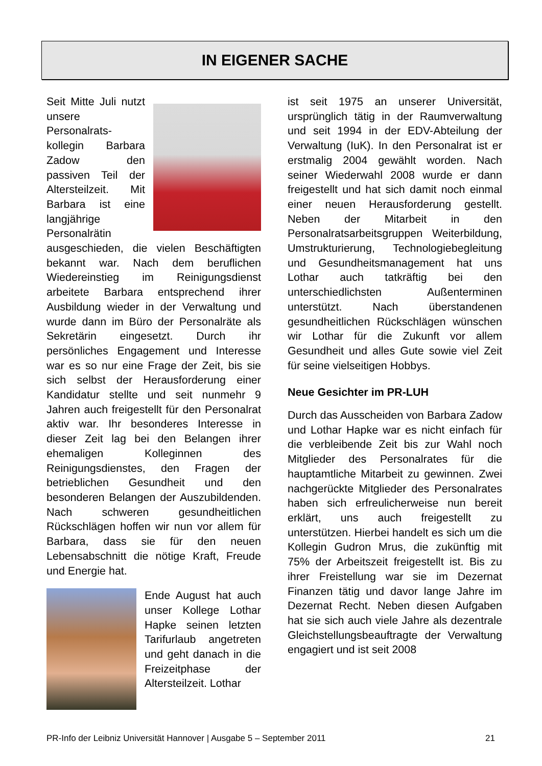IN EIGENER SACHE
Seit Mitte Juli nutzt unsere Personalrats­kollegin Barbara Zadow den passiven Teil der Altersteilzeit. Mit Barbara ist eine langjährige Personalrätin ausgeschieden, die vielen Beschäftigten bekannt war. Nach dem beruflichen Wiedereinstieg im Reinigungsdienst arbeitete Barbara entsprechend ihrer Ausbildung wieder in der Verwaltung und wurde dann im Büro der Personalräte als Sekretärin eingesetzt. Durch ihr persönliches Engagement und Interesse war es so nur eine Frage der Zeit, bis sie sich selbst der Herausforderung einer Kandidatur stellte und seit nunmehr 9 Jahren auch freigestellt für den Personalrat aktiv war. Ihr besonderes Interesse in dieser Zeit lag bei den Belangen ihrer ehemaligen Kolleginnen des Reinigungsdienstes, den Fragen der betrieblichen Gesundheit und den besonderen Belangen der Auszubildenden. Nach schweren gesundheitlichen Rückschlägen hoffen wir nun vor allem für Barbara, dass sie für den neuen Lebensabschnitt die nötige Kraft, Freude und Energie hat.
Ende August hat auch unser Kollege Lothar Hapke seinen letzten Tarifurlaub angetreten und geht danach in die Freizeitphase der Altersteilzeit. Lothar
ist seit 1975 an unserer Universität, ursprünglich tätig in der Raumverwaltung und seit 1994 in der EDV-Abteilung der Verwaltung (IuK). In den Personalrat ist er erstmalig 2004 gewählt worden. Nach seiner Wiederwahl 2008 wurde er dann freigestellt und hat sich damit noch einmal einer neuen Herausforderung gestellt. Neben der Mitarbeit in den Personalratsarbeitsgruppen Weiterbildung, Umstrukturierung, Technologiebegleitung und Gesundheitsmanagement hat uns Lothar auch tatkräftig bei den unterschiedlichsten Außenterminen unterstützt. Nach überstandenen gesundheitlichen Rückschlägen wünschen wir Lothar für die Zukunft vor allem Gesundheit und alles Gute sowie viel Zeit für seine vielseitigen Hobbys.
Neue Gesichter im PR-LUH
Durch das Ausscheiden von Barbara Zadow und Lothar Hapke war es nicht einfach für die verbleibende Zeit bis zur Wahl noch Mitglieder des Personalrates für die hauptamtliche Mitarbeit zu gewinnen. Zwei nachgerückte Mitglieder des Personalrates haben sich erfreulicherweise nun bereit erklärt, uns auch freigestellt zu unterstützen. Hierbei handelt es sich um die Kollegin Gudron Mrus, die zukünftig mit 75% der Arbeitszeit freigestellt ist. Bis zu ihrer Freistellung war sie im Dezernat Finanzen tätig und davor lange Jahre im Dezernat Recht. Neben diesen Aufgaben hat sie sich auch viele Jahre als dezentrale Gleichstellungsbeauftragte der Verwaltung engagiert und ist seit 2008
PR-Info der Leibniz Universität Hannover | Ausgabe 5 – September 2011 21